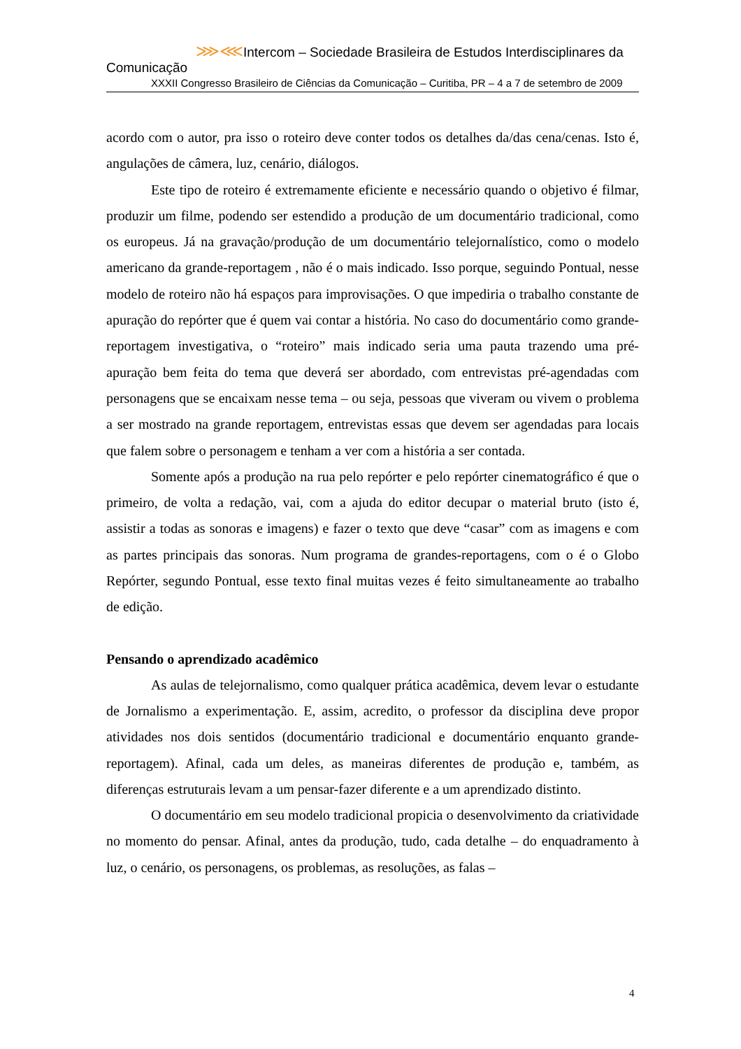⋙⋘Intercom – Sociedade Brasileira de Estudos Interdisciplinares da Comunicação
XXXII Congresso Brasileiro de Ciências da Comunicação – Curitiba, PR – 4 a 7 de setembro de 2009
acordo com o autor, pra isso o roteiro deve conter todos os detalhes da/das cena/cenas. Isto é, angulações de câmera, luz, cenário, diálogos.
Este tipo de roteiro é extremamente eficiente e necessário quando o objetivo é filmar, produzir um filme, podendo ser estendido a produção de um documentário tradicional, como os europeus. Já na gravação/produção de um documentário telejornalístico, como o modelo americano da grande-reportagem , não é o mais indicado. Isso porque, seguindo Pontual, nesse modelo de roteiro não há espaços para improvisações. O que impediria o trabalho constante de apuração do repórter que é quem vai contar a história. No caso do documentário como grande-reportagem investigativa, o “roteiro” mais indicado seria uma pauta trazendo uma pré-apuração bem feita do tema que deverá ser abordado, com entrevistas pré-agendadas com personagens que se encaixam nesse tema – ou seja, pessoas que viveram ou vivem o problema a ser mostrado na grande reportagem, entrevistas essas que devem ser agendadas para locais que falem sobre o personagem e tenham a ver com a história a ser contada.
Somente após a produção na rua pelo repórter e pelo repórter cinematográfico é que o primeiro, de volta a redação, vai, com a ajuda do editor decupar o material bruto (isto é, assistir a todas as sonoras e imagens) e fazer o texto que deve “casar” com as imagens e com as partes principais das sonoras. Num programa de grandes-reportagens, com o é o Globo Repórter, segundo Pontual, esse texto final muitas vezes é feito simultaneamente ao trabalho de edição.
Pensando o aprendizado acadêmico
As aulas de telejornalismo, como qualquer prática acadêmica, devem levar o estudante de Jornalismo a experimentação. E, assim, acredito, o professor da disciplina deve propor atividades nos dois sentidos (documentário tradicional e documentário enquanto grande-reportagem). Afinal, cada um deles, as maneiras diferentes de produção e, também, as diferenças estruturais levam a um pensar-fazer diferente e a um aprendizado distinto.
O documentário em seu modelo tradicional propicia o desenvolvimento da criatividade no momento do pensar. Afinal, antes da produção, tudo, cada detalhe – do enquadramento à luz, o cenário, os personagens, os problemas, as resoluções, as falas –
4